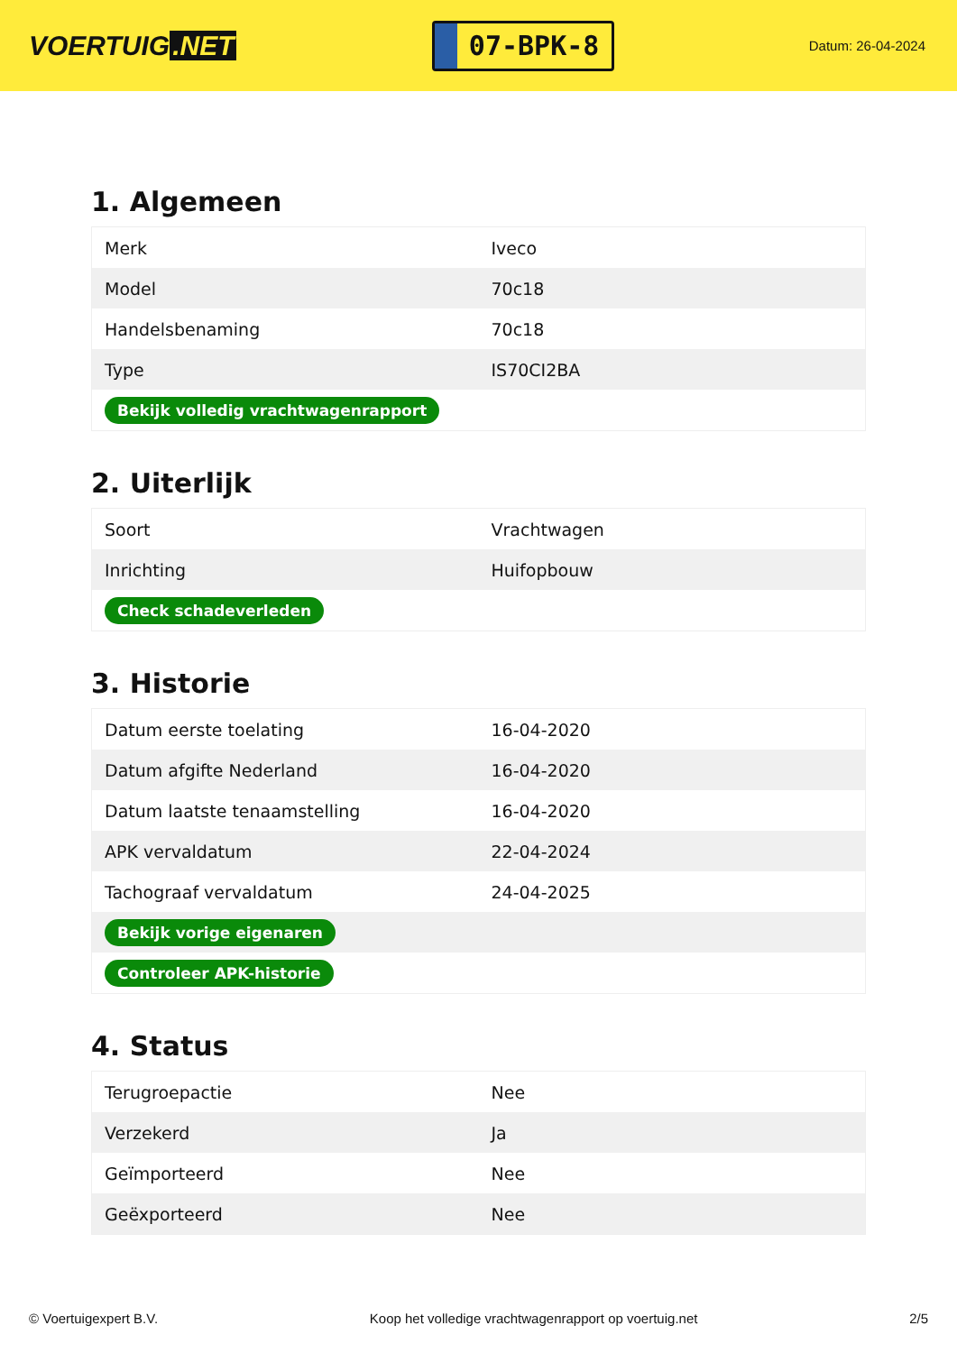VOERTUIG.NET
07-BPK-8
Datum: 26-04-2024
1. Algemeen
| Merk | Iveco |
| Model | 70c18 |
| Handelsbenaming | 70c18 |
| Type | IS70CI2BA |
| Bekijk volledig vrachtwagenrapport | |
2. Uiterlijk
| Soort | Vrachtwagen |
| Inrichting | Huifopbouw |
| Check schadeverleden | |
3. Historie
| Datum eerste toelating | 16-04-2020 |
| Datum afgifte Nederland | 16-04-2020 |
| Datum laatste tenaamstelling | 16-04-2020 |
| APK vervaldatum | 22-04-2024 |
| Tachograaf vervaldatum | 24-04-2025 |
| Bekijk vorige eigenaren | |
| Controleer APK-historie | |
4. Status
| Terugroepactie | Nee |
| Verzekerd | Ja |
| Geïmporteerd | Nee |
| Geëxporteerd | Nee |
© Voertuigexpert B.V. Koop het volledige vrachtwagenrapport op voertuig.net 2/5